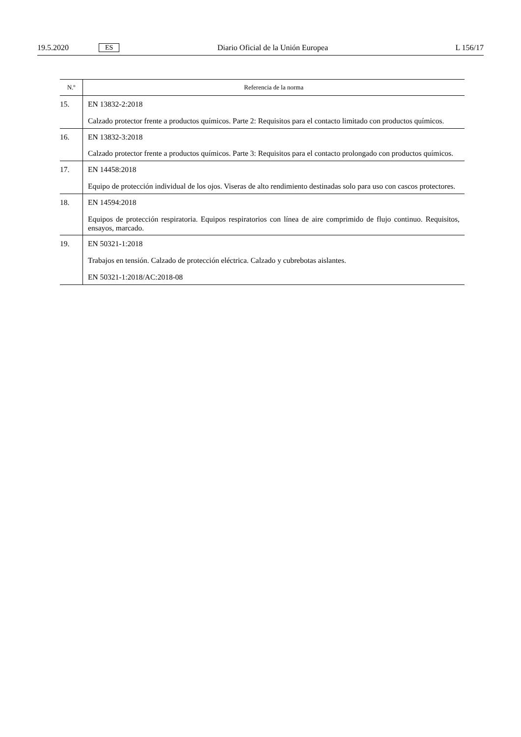19.5.2020 ES Diario Oficial de la Unión Europea L 156/17
| N.º | Referencia de la norma |
| --- | --- |
| 15. | EN 13832-2:2018 Calzado protector frente a productos químicos. Parte 2: Requisitos para el contacto limitado con productos químicos. |
| 16. | EN 13832-3:2018 Calzado protector frente a productos químicos. Parte 3: Requisitos para el contacto prolongado con productos químicos. |
| 17. | EN 14458:2018 Equipo de protección individual de los ojos. Viseras de alto rendimiento destinadas solo para uso con cascos protectores. |
| 18. | EN 14594:2018 Equipos de protección respiratoria. Equipos respiratorios con línea de aire comprimido de flujo continuo. Requisitos, ensayos, marcado. |
| 19. | EN 50321-1:2018 Trabajos en tensión. Calzado de protección eléctrica. Calzado y cubrebotas aislantes. EN 50321-1:2018/AC:2018-08 |